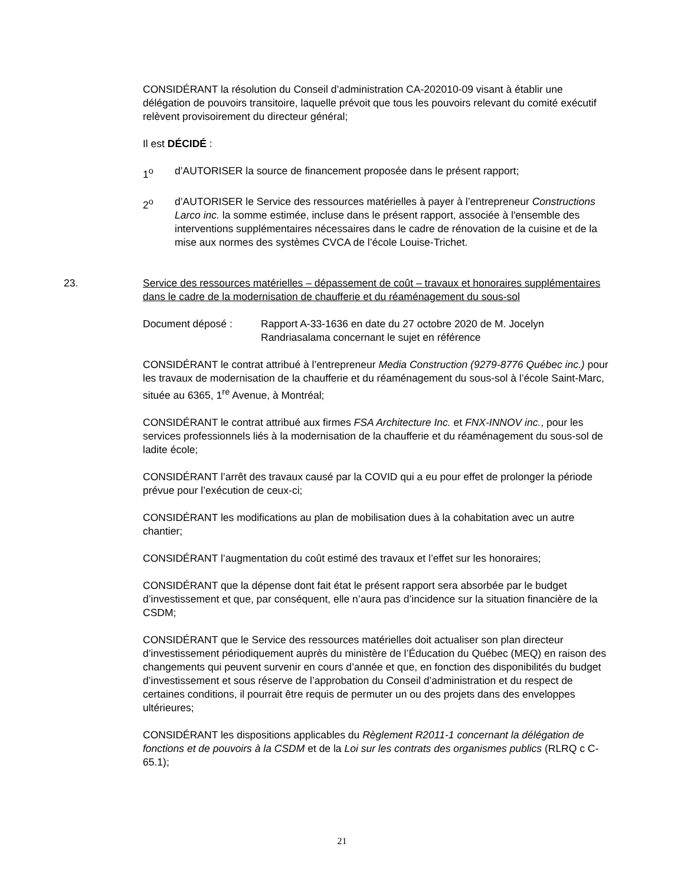CONSIDÉRANT la résolution du Conseil d’administration CA-202010-09 visant à établir une délégation de pouvoirs transitoire, laquelle prévoit que tous les pouvoirs relevant du comité exécutif relèvent provisoirement du directeur général;
Il est DÉCIDÉ :
1<sup>o</sup> d’AUTORISER la source de financement proposée dans le présent rapport;
2<sup>o</sup> d’AUTORISER le Service des ressources matérielles à payer à l’entrepreneur Constructions Larco inc. la somme estimée, incluse dans le présent rapport, associée à l'ensemble des interventions supplémentaires nécessaires dans le cadre de rénovation de la cuisine et de la mise aux normes des systèmes CVCA de l’école Louise-Trichet.
23. Service des ressources matérielles – dépassement de coût – travaux et honoraires supplémentaires dans le cadre de la modernisation de chaufferie et du réaménagement du sous-sol
Document déposé : Rapport A-33-1636 en date du 27 octobre 2020 de M. Jocelyn Randriasalama concernant le sujet en référence
CONSIDÉRANT le contrat attribué à l’entrepreneur Media Construction (9279-8776 Québec inc.) pour les travaux de modernisation de la chaufferie et du réaménagement du sous-sol à l’école Saint-Marc, située au 6365, 1<sup>re</sup> Avenue, à Montréal;
CONSIDÉRANT le contrat attribué aux firmes FSA Architecture Inc. et FNX-INNOV inc., pour les services professionnels liés à la modernisation de la chaufferie et du réaménagement du sous-sol de ladite école;
CONSIDÉRANT l’arrêt des travaux causé par la COVID qui a eu pour effet de prolonger la période prévue pour l’exécution de ceux-ci;
CONSIDÉRANT les modifications au plan de mobilisation dues à la cohabitation avec un autre chantier;
CONSIDÉRANT l’augmentation du coût estimé des travaux et l’effet sur les honoraires;
CONSIDÉRANT que la dépense dont fait état le présent rapport sera absorbée par le budget d’investissement et que, par conséquent, elle n’aura pas d’incidence sur la situation financière de la CSDM;
CONSIDÉRANT que le Service des ressources matérielles doit actualiser son plan directeur d’investissement périodiquement auprès du ministère de l’Éducation du Québec (MEQ) en raison des changements qui peuvent survenir en cours d’année et que, en fonction des disponibilités du budget d’investissement et sous réserve de l’approbation du Conseil d’administration et du respect de certaines conditions, il pourrait être requis de permuter un ou des projets dans des enveloppes ultérieures;
CONSIDÉRANT les dispositions applicables du Règlement R2011-1 concernant la délégation de fonctions et de pouvoirs à la CSDM et de la Loi sur les contrats des organismes publics (RLRQ c C-65.1);
21